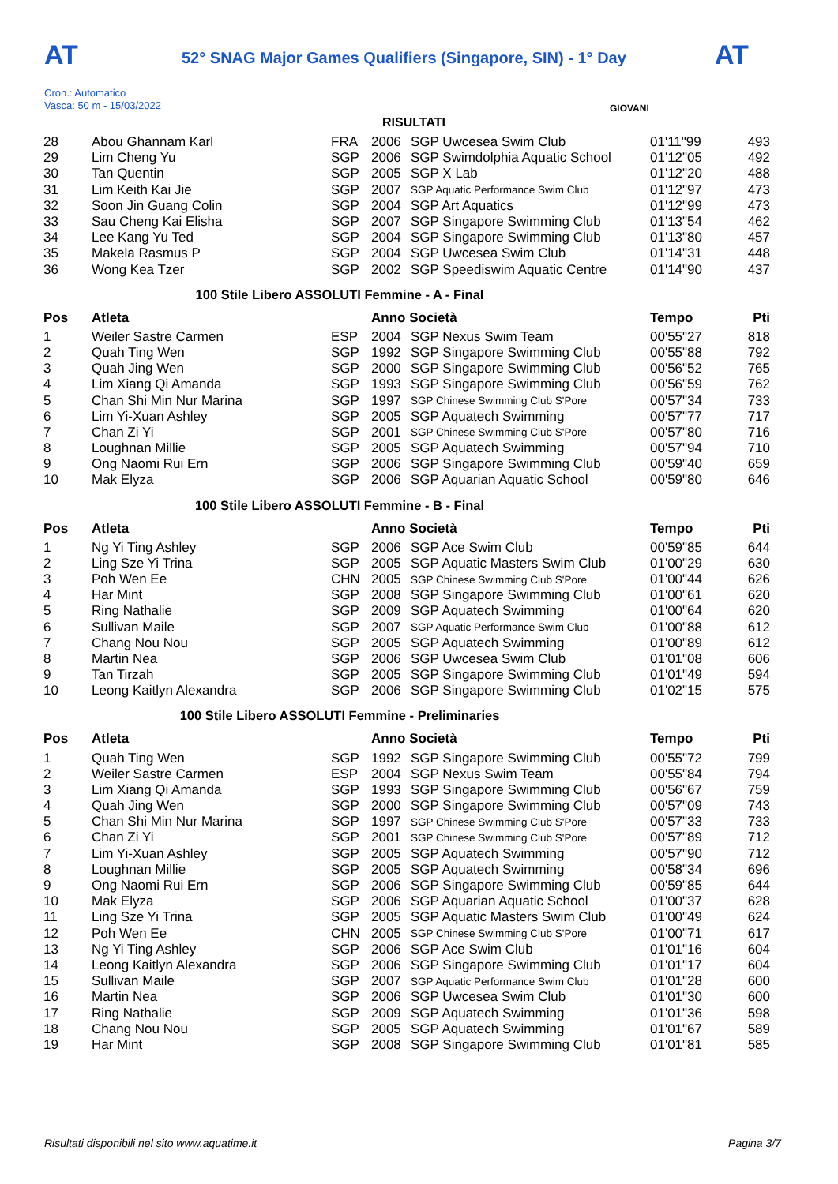AT AT
52° SNAG Major Games Qualifiers (Singapore, SIN) - 1° Day
Cron.: Automatico
Vasca: 50 m - 15/03/2022
GIOVANI
RISULTATI
| 28 | Abou Ghannam Karl | FRA | 2006 | SGP Uwcesea Swim Club | 01'11"99 | 493 |
| 29 | Lim Cheng Yu | SGP | 2006 | SGP Swimdolphia Aquatic School | 01'12"05 | 492 |
| 30 | Tan Quentin | SGP | 2005 | SGP X Lab | 01'12"20 | 488 |
| 31 | Lim Keith Kai Jie | SGP | 2007 | SGP Aquatic Performance Swim Club | 01'12"97 | 473 |
| 32 | Soon Jin Guang Colin | SGP | 2004 | SGP Art Aquatics | 01'12"99 | 473 |
| 33 | Sau Cheng Kai Elisha | SGP | 2007 | SGP Singapore Swimming Club | 01'13"54 | 462 |
| 34 | Lee Kang Yu Ted | SGP | 2004 | SGP Singapore Swimming Club | 01'13"80 | 457 |
| 35 | Makela Rasmus P | SGP | 2004 | SGP Uwcesea Swim Club | 01'14"31 | 448 |
| 36 | Wong Kea Tzer | SGP | 2002 | SGP Speediswim Aquatic Centre | 01'14"90 | 437 |
100 Stile Libero ASSOLUTI Femmine - A - Final
| Pos | Atleta | | Anno Società | | Tempo | Pti |
| --- | --- | --- | --- | --- | --- | --- |
| 1 | Weiler Sastre Carmen | ESP | 2004 | SGP Nexus Swim Team | 00'55"27 | 818 |
| 2 | Quah Ting Wen | SGP | 1992 | SGP Singapore Swimming Club | 00'55"88 | 792 |
| 3 | Quah Jing Wen | SGP | 2000 | SGP Singapore Swimming Club | 00'56"52 | 765 |
| 4 | Lim Xiang Qi Amanda | SGP | 1993 | SGP Singapore Swimming Club | 00'56"59 | 762 |
| 5 | Chan Shi Min Nur Marina | SGP | 1997 | SGP Chinese Swimming Club S'Pore | 00'57"34 | 733 |
| 6 | Lim Yi-Xuan Ashley | SGP | 2005 | SGP Aquatech Swimming | 00'57"77 | 717 |
| 7 | Chan Zi Yi | SGP | 2001 | SGP Chinese Swimming Club S'Pore | 00'57"80 | 716 |
| 8 | Loughnan Millie | SGP | 2005 | SGP Aquatech Swimming | 00'57"94 | 710 |
| 9 | Ong Naomi Rui Ern | SGP | 2006 | SGP Singapore Swimming Club | 00'59"40 | 659 |
| 10 | Mak Elyza | SGP | 2006 | SGP Aquarian Aquatic School | 00'59"80 | 646 |
100 Stile Libero ASSOLUTI Femmine - B - Final
| Pos | Atleta | | Anno Società | | Tempo | Pti |
| --- | --- | --- | --- | --- | --- | --- |
| 1 | Ng Yi Ting Ashley | SGP | 2006 | SGP Ace Swim Club | 00'59"85 | 644 |
| 2 | Ling Sze Yi Trina | SGP | 2005 | SGP Aquatic Masters Swim Club | 01'00"29 | 630 |
| 3 | Poh Wen Ee | CHN | 2005 | SGP Chinese Swimming Club S'Pore | 01'00"44 | 626 |
| 4 | Har Mint | SGP | 2008 | SGP Singapore Swimming Club | 01'00"61 | 620 |
| 5 | Ring Nathalie | SGP | 2009 | SGP Aquatech Swimming | 01'00"64 | 620 |
| 6 | Sullivan Maile | SGP | 2007 | SGP Aquatic Performance Swim Club | 01'00"88 | 612 |
| 7 | Chang Nou Nou | SGP | 2005 | SGP Aquatech Swimming | 01'00"89 | 612 |
| 8 | Martin Nea | SGP | 2006 | SGP Uwcesea Swim Club | 01'01"08 | 606 |
| 9 | Tan Tirzah | SGP | 2005 | SGP Singapore Swimming Club | 01'01"49 | 594 |
| 10 | Leong Kaitlyn Alexandra | SGP | 2006 | SGP Singapore Swimming Club | 01'02"15 | 575 |
100 Stile Libero ASSOLUTI Femmine - Preliminaries
| Pos | Atleta | | Anno Società | | Tempo | Pti |
| --- | --- | --- | --- | --- | --- | --- |
| 1 | Quah Ting Wen | SGP | 1992 | SGP Singapore Swimming Club | 00'55"72 | 799 |
| 2 | Weiler Sastre Carmen | ESP | 2004 | SGP Nexus Swim Team | 00'55"84 | 794 |
| 3 | Lim Xiang Qi Amanda | SGP | 1993 | SGP Singapore Swimming Club | 00'56"67 | 759 |
| 4 | Quah Jing Wen | SGP | 2000 | SGP Singapore Swimming Club | 00'57"09 | 743 |
| 5 | Chan Shi Min Nur Marina | SGP | 1997 | SGP Chinese Swimming Club S'Pore | 00'57"33 | 733 |
| 6 | Chan Zi Yi | SGP | 2001 | SGP Chinese Swimming Club S'Pore | 00'57"89 | 712 |
| 7 | Lim Yi-Xuan Ashley | SGP | 2005 | SGP Aquatech Swimming | 00'57"90 | 712 |
| 8 | Loughnan Millie | SGP | 2005 | SGP Aquatech Swimming | 00'58"34 | 696 |
| 9 | Ong Naomi Rui Ern | SGP | 2006 | SGP Singapore Swimming Club | 00'59"85 | 644 |
| 10 | Mak Elyza | SGP | 2006 | SGP Aquarian Aquatic School | 01'00"37 | 628 |
| 11 | Ling Sze Yi Trina | SGP | 2005 | SGP Aquatic Masters Swim Club | 01'00"49 | 624 |
| 12 | Poh Wen Ee | CHN | 2005 | SGP Chinese Swimming Club S'Pore | 01'00"71 | 617 |
| 13 | Ng Yi Ting Ashley | SGP | 2006 | SGP Ace Swim Club | 01'01"16 | 604 |
| 14 | Leong Kaitlyn Alexandra | SGP | 2006 | SGP Singapore Swimming Club | 01'01"17 | 604 |
| 15 | Sullivan Maile | SGP | 2007 | SGP Aquatic Performance Swim Club | 01'01"28 | 600 |
| 16 | Martin Nea | SGP | 2006 | SGP Uwcesea Swim Club | 01'01"30 | 600 |
| 17 | Ring Nathalie | SGP | 2009 | SGP Aquatech Swimming | 01'01"36 | 598 |
| 18 | Chang Nou Nou | SGP | 2005 | SGP Aquatech Swimming | 01'01"67 | 589 |
| 19 | Har Mint | SGP | 2008 | SGP Singapore Swimming Club | 01'01"81 | 585 |
Risultati disponibili nel sito www.aquatime.it Pagina 3/7